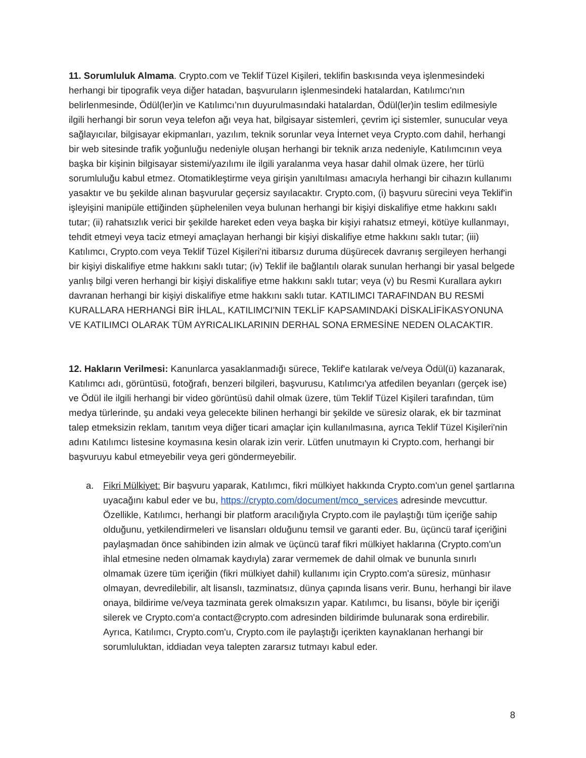11. Sorumluluk Almama. Crypto.com ve Teklif Tüzel Kişileri, teklifin baskısında veya işlenmesindeki herhangi bir tipografik veya diğer hatadan, başvuruların işlenmesindeki hatalardan, Katılımcı'nın belirlenmesinde, Ödül(ler)in ve Katılımcı’nın duyurulmasındaki hatalardan, Ödül(ler)in teslim edilmesiyle ilgili herhangi bir sorun veya telefon ağı veya hat, bilgisayar sistemleri, çevrim içi sistemler, sunucular veya sağlayıcılar, bilgisayar ekipmanları, yazılım, teknik sorunlar veya İnternet veya Crypto.com dahil, herhangi bir web sitesinde trafik yoğunluğu nedeniyle oluşan herhangi bir teknik arıza nedeniyle, Katılımcının veya başka bir kişinin bilgisayar sistemi/yazılımı ile ilgili yaralanma veya hasar dahil olmak üzere, her türlü sorumluluğu kabul etmez. Otomatikleştirme veya girişin yanıltılması amacıyla herhangi bir cihazın kullanımı yasaktır ve bu şekilde alınan başvurular geçersiz sayılacaktır. Crypto.com, (i) başvuru sürecini veya Teklif'in işleyişini manipüle ettiğinden şüphelenilen veya bulunan herhangi bir kişiyi diskalifiye etme hakkını saklı tutar; (ii) rahatsızlık verici bir şekilde hareket eden veya başka bir kişiyi rahatsız etmeyi, kötüye kullanmayı, tehdit etmeyi veya taciz etmeyi amaçlayan herhangi bir kişiyi diskalifiye etme hakkını saklı tutar; (iii) Katılımcı, Crypto.com veya Teklif Tüzel Kişileri'ni itibarsız duruma düşürecek davranış sergileyen herhangi bir kişiyi diskalifiye etme hakkını saklı tutar; (iv) Teklif ile bağlantılı olarak sunulan herhangi bir yasal belgede yanlış bilgi veren herhangi bir kişiyi diskalifiye etme hakkını saklı tutar; veya (v) bu Resmi Kurallara aykırı davranan herhangi bir kişiyi diskalifiye etme hakkını saklı tutar. KATILIMCI TARAFINDAN BU RESMİ KURALLARA HERHANGİ BİR İHLAL, KATILIMCI'NIN TEKLİF KAPSAMINDAKİ DİSKALİFİKASYONUNA VE KATILIMCI OLARAK TÜM AYRICALIKLARININ DERHAL SONA ERMESİNE NEDEN OLACAKTIR.
12. Hakların Verilmesi: Kanunlarca yasaklanmadığı sürece, Teklif'e katılarak ve/veya Ödül(ü) kazanarak, Katılımcı adı, görüntüsü, fotoğrafı, benzeri bilgileri, başvurusu, Katılımcı'ya atfedilen beyanları (gerçek ise) ve Ödül ile ilgili herhangi bir video görüntüsü dahil olmak üzere, tüm Teklif Tüzel Kişileri tarafından, tüm medya türlerinde, şu andaki veya gelecekte bilinen herhangi bir şekilde ve süresiz olarak, ek bir tazminat talep etmeksizin reklam, tanıtım veya diğer ticari amaçlar için kullanılmasına, ayrıca Teklif Tüzel Kişileri'nin adını Katılımcı listesine koymasına kesin olarak izin verir. Lütfen unutmayın ki Crypto.com, herhangi bir başvuruyu kabul etmeyebilir veya geri göndermeyebilir.
a. Fikri Mülkiyet: Bir başvuru yaparak, Katılımcı, fikri mülkiyet hakkında Crypto.com'un genel şartlarına uyacağını kabul eder ve bu, https://crypto.com/document/mco_services adresinde mevcuttur. Özellikle, Katılımcı, herhangi bir platform aracılığıyla Crypto.com ile paylaştığı tüm içeriğe sahip olduğunu, yetkilendirmeleri ve lisansları olduğunu temsil ve garanti eder. Bu, üçüncü taraf içeriğini paylaşmadan önce sahibinden izin almak ve üçüncü taraf fikri mülkiyet haklarına (Crypto.com'un ihlal etmesine neden olmamak kaydıyla) zarar vermemek de dahil olmak ve bununla sınırlı olmamak üzere tüm içeriğin (fikri mülkiyet dahil) kullanımı için Crypto.com'a süresiz, münhasır olmayan, devredilebilir, alt lisanslı, tazminatsız, dünya çapında lisans verir. Bunu, herhangi bir ilave onaya, bildirime ve/veya tazminata gerek olmaksızın yapar. Katılımcı, bu lisansı, böyle bir içeriği silerek ve Crypto.com'a contact@crypto.com adresinden bildirimde bulunarak sona erdirebilir. Ayrıca, Katılımcı, Crypto.com'u, Crypto.com ile paylaştığı içerikten kaynaklanan herhangi bir sorumluluktan, iddiadan veya talepten zararsız tutmayı kabul eder.
8